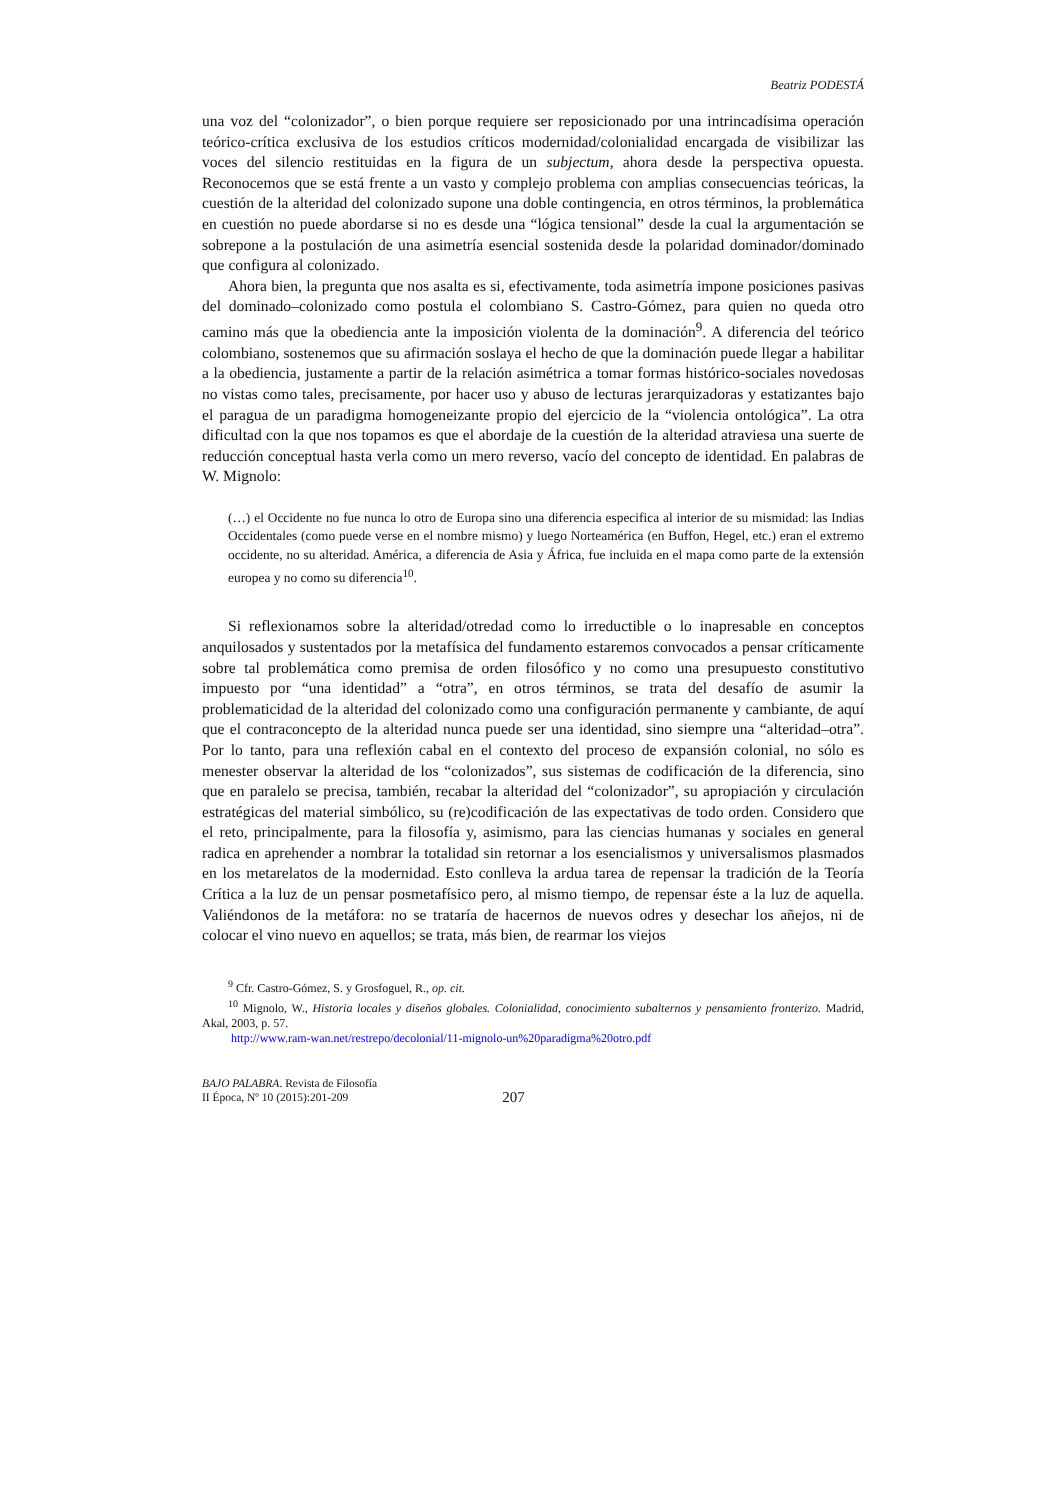Beatriz PODESTÁ
una voz del “colonizador”, o bien porque requiere ser reposicionado por una intrincadísima operación teórico-crítica exclusiva de los estudios críticos modernidad/colonialidad encargada de visibilizar las voces del silencio restituidas en la figura de un subjectum, ahora desde la perspectiva opuesta. Reconocemos que se está frente a un vasto y complejo problema con amplias consecuencias teóricas, la cuestión de la alteridad del colonizado supone una doble contingencia, en otros términos, la problemática en cuestión no puede abordarse si no es desde una “lógica tensional” desde la cual la argumentación se sobrepone a la postulación de una asimetría esencial sostenida desde la polaridad dominador/dominado que configura al colonizado.
Ahora bien, la pregunta que nos asalta es si, efectivamente, toda asimetría impone posiciones pasivas del dominado–colonizado como postula el colombiano S. Castro-Gómez, para quien no queda otro camino más que la obediencia ante la imposición violenta de la dominación<sup>9</sup>. A diferencia del teórico colombiano, sostenemos que su afirmación soslaya el hecho de que la dominación puede llegar a habilitar a la obediencia, justamente a partir de la relación asimétrica a tomar formas histórico-sociales novedosas no vistas como tales, precisamente, por hacer uso y abuso de lecturas jerarquizadoras y estatizantes bajo el paragua de un paradigma homogeneizante propio del ejercicio de la “violencia ontológica”. La otra dificultad con la que nos topamos es que el abordaje de la cuestión de la alteridad atraviesa una suerte de reducción conceptual hasta verla como un mero reverso, vacío del concepto de identidad. En palabras de W. Mignolo:
(…) el Occidente no fue nunca lo otro de Europa sino una diferencia especifica al interior de su mismidad: las Indias Occidentales (como puede verse en el nombre mismo) y luego Norteamérica (en Buffon, Hegel, etc.) eran el extremo occidente, no su alteridad. América, a diferencia de Asia y África, fue incluida en el mapa como parte de la extensión europea y no como su diferencia<sup>10</sup>.
Si reflexionamos sobre la alteridad/otredad como lo irreductible o lo inapresable en conceptos anquilosados y sustentados por la metafísica del fundamento estaremos convocados a pensar críticamente sobre tal problemática como premisa de orden filosófico y no como una presupuesto constitutivo impuesto por “una identidad” a “otra”, en otros términos, se trata del desafío de asumir la problematicidad de la alteridad del colonizado como una configuración permanente y cambiante, de aquí que el contraconcepto de la alteridad nunca puede ser una identidad, sino siempre una “alteridad–otra”. Por lo tanto, para una reflexión cabal en el contexto del proceso de expansión colonial, no sólo es menester observar la alteridad de los “colonizados”, sus sistemas de codificación de la diferencia, sino que en paralelo se precisa, también, recabar la alteridad del “colonizador”, su apropiación y circulación estratégicas del material simbólico, su (re)codificación de las expectativas de todo orden. Considero que el reto, principalmente, para la filosofía y, asimismo, para las ciencias humanas y sociales en general radica en aprehender a nombrar la totalidad sin retornar a los esencialismos y universalismos plasmados en los metarelatos de la modernidad. Esto conlleva la ardua tarea de repensar la tradición de la Teoría Crítica a la luz de un pensar posmetafísico pero, al mismo tiempo, de repensar éste a la luz de aquella. Valiéndonos de la metáfora: no se trataría de hacernos de nuevos odres y desechar los añejos, ni de colocar el vino nuevo en aquellos; se trata, más bien, de rearmar los viejos
<sup>9</sup> Cfr. Castro-Gómez, S. y Grosfoguel, R., op. cit.
<sup>10</sup> Mignolo, W., Historia locales y diseños globales. Colonialidad, conocimiento subalternos y pensamiento fronterizo. Madrid, Akal, 2003, p. 57.
http://www.ram-wan.net/restrepo/decolonial/11-mignolo-un%20paradigma%20otro.pdf
BAJO PALABRA. Revista de Filosofía
II Época, Nº 10 (2015):201-209
207